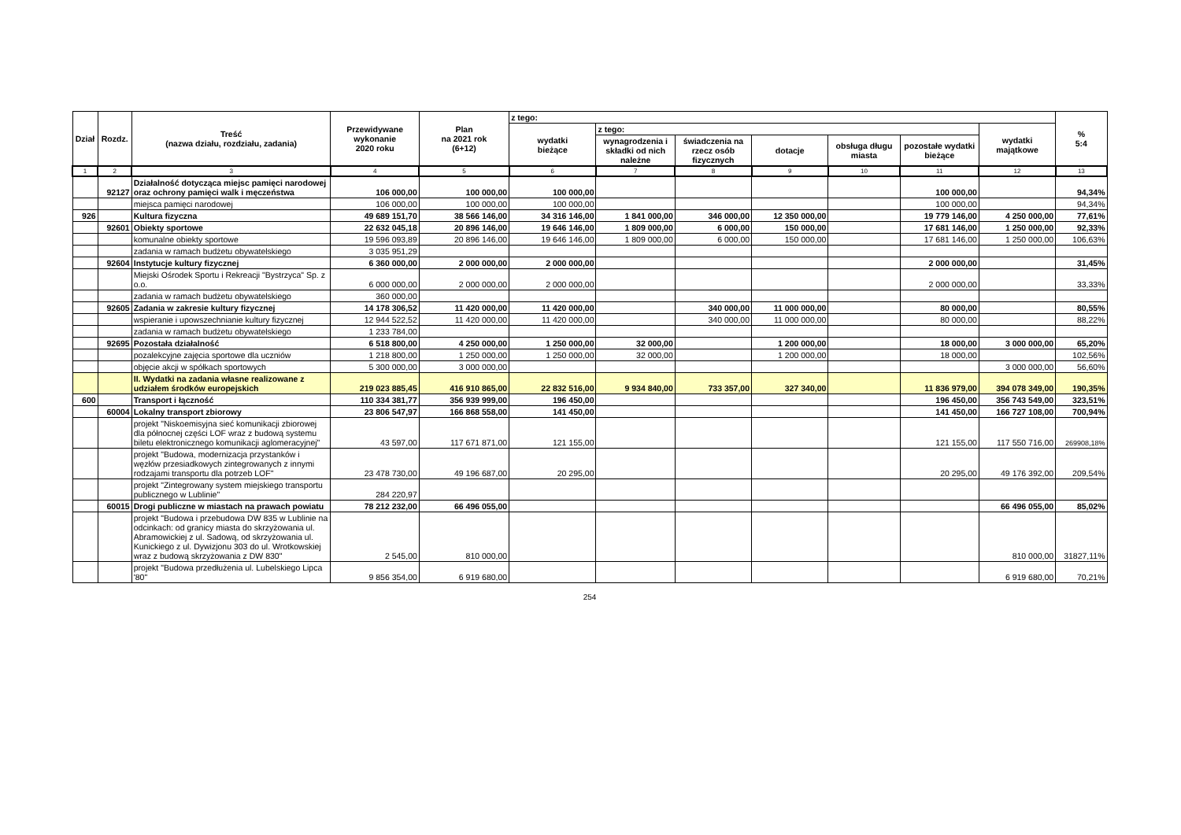| Dział | Rozdz. | Treść (nazwa działu, rozdziału, zadania) | Przewidywane wykonanie 2020 roku | Plan na 2021 rok (6+12) | z tego: | | | | | | | % 5:4 |
| --- | --- | --- | --- | --- | --- | --- | --- | --- | --- | --- | --- | --- |
| | | | | | wydatki bieżące | z tego: | | | | | wydatki majątkowe | |
| | | | | | | wynagrodzenia i składki od nich należne | świadczenia na rzecz osób fizycznych | dotacje | obsługa długu miasta | pozostałe wydatki bieżące | | |
| 1 | 2 | 3 | 4 | 5 | 6 | 7 | 8 | 9 | 10 | 11 | 12 | 13 |
| | 92127 | Działalność dotycząca miejsc pamięci narodowej oraz ochrony pamięci walk i męczeństwa | 106 000,00 | 100 000,00 | 100 000,00 | | | | | 100 000,00 | | 94,34% |
| | | miejsca pamięci narodowej | 106 000,00 | 100 000,00 | 100 000,00 | | | | | 100 000,00 | | 94,34% |
| 926 | | Kultura fizyczna | 49 689 151,70 | 38 566 146,00 | 34 316 146,00 | 1 841 000,00 | 346 000,00 | 12 350 000,00 | | 19 779 146,00 | 4 250 000,00 | 77,61% |
| | 92601 | Obiekty sportowe | 22 632 045,18 | 20 896 146,00 | 19 646 146,00 | 1 809 000,00 | 6 000,00 | 150 000,00 | | 17 681 146,00 | 1 250 000,00 | 92,33% |
| | | komunalne obiekty sportowe | 19 596 093,89 | 20 896 146,00 | 19 646 146,00 | 1 809 000,00 | 6 000,00 | 150 000,00 | | 17 681 146,00 | 1 250 000,00 | 106,63% |
| | | zadania w ramach budżetu obywatelskiego | 3 035 951,29 | | | | | | | | | |
| | 92604 | Instytucje kultury fizycznej | 6 360 000,00 | 2 000 000,00 | 2 000 000,00 | | | | | 2 000 000,00 | | 31,45% |
| | | Miejski Ośrodek Sportu i Rekreacji "Bystrzyca" Sp. z o.o. | 6 000 000,00 | 2 000 000,00 | 2 000 000,00 | | | | | 2 000 000,00 | | 33,33% |
| | | zadania w ramach budżetu obywatelskiego | 360 000,00 | | | | | | | | | |
| | 92605 | Zadania w zakresie kultury fizycznej | 14 178 306,52 | 11 420 000,00 | 11 420 000,00 | | 340 000,00 | 11 000 000,00 | | 80 000,00 | | 80,55% |
| | | wspieranie i upowszechnianie kultury fizycznej | 12 944 522,52 | 11 420 000,00 | 11 420 000,00 | | 340 000,00 | 11 000 000,00 | | 80 000,00 | | 88,22% |
| | | zadania w ramach budżetu obywatelskiego | 1 233 784,00 | | | | | | | | | |
| | 92695 | Pozostała działalność | 6 518 800,00 | 4 250 000,00 | 1 250 000,00 | 32 000,00 | | 1 200 000,00 | | 18 000,00 | 3 000 000,00 | 65,20% |
| | | pozalekcyjne zajęcia sportowe dla uczniów | 1 218 800,00 | 1 250 000,00 | 1 250 000,00 | 32 000,00 | | 1 200 000,00 | | 18 000,00 | | 102,56% |
| | | objęcie akcji w spółkach sportowych | 5 300 000,00 | 3 000 000,00 | | | | | | | 3 000 000,00 | 56,60% |
| | | II. Wydatki na zadania własne realizowane z udziałem środków europejskich | 219 023 885,45 | 416 910 865,00 | 22 832 516,00 | 9 934 840,00 | 733 357,00 | 327 340,00 | | 11 836 979,00 | 394 078 349,00 | 190,35% |
| 600 | | Transport i łączność | 110 334 381,77 | 356 939 999,00 | 196 450,00 | | | | | 196 450,00 | 356 743 549,00 | 323,51% |
| | 60004 | Lokalny transport zbiorowy | 23 806 547,97 | 166 868 558,00 | 141 450,00 | | | | | 141 450,00 | 166 727 108,00 | 700,94% |
| | | projekt "Niskoemisyjna sieć komunikacji zbiorowej dla północnej części LOF wraz z budową systemu biletu elektronicznego komunikacji aglomeracyjnej" | 43 597,00 | 117 671 871,00 | 121 155,00 | | | | | 121 155,00 | 117 550 716,00 | 269908,18% |
| | | projekt "Budowa, modernizacja przystanków i węzłów przesiadkowych zintegrowanych z innymi rodzajami transportu dla potrzeb LOF" | 23 478 730,00 | 49 196 687,00 | 20 295,00 | | | | | 20 295,00 | 49 176 392,00 | 209,54% |
| | | projekt "Zintegrowany system miejskiego transportu publicznego w Lublinie" | 284 220,97 | | | | | | | | | |
| | 60015 | Drogi publiczne w miastach na prawach powiatu | 78 212 232,00 | 66 496 055,00 | | | | | | | 66 496 055,00 | 85,02% |
| | | projekt "Budowa i przebudowa DW 835 w Lublinie na odcinkach: od granicy miasta do skrzyżowania ul. Abramowickiej z ul. Sadową, od skrzyżowania ul. Kunickiego z ul. Dywizjonu 303 do ul. Wrotkowskiej wraz z budową skrzyżowania z DW 830" | 2 545,00 | 810 000,00 | | | | | | | 810 000,00 | 31827,11% |
| | | projekt "Budowa przedłużenia ul. Lubelskiego Lipca '80" | 9 856 354,00 | 6 919 680,00 | | | | | | | 6 919 680,00 | 70,21% |
254